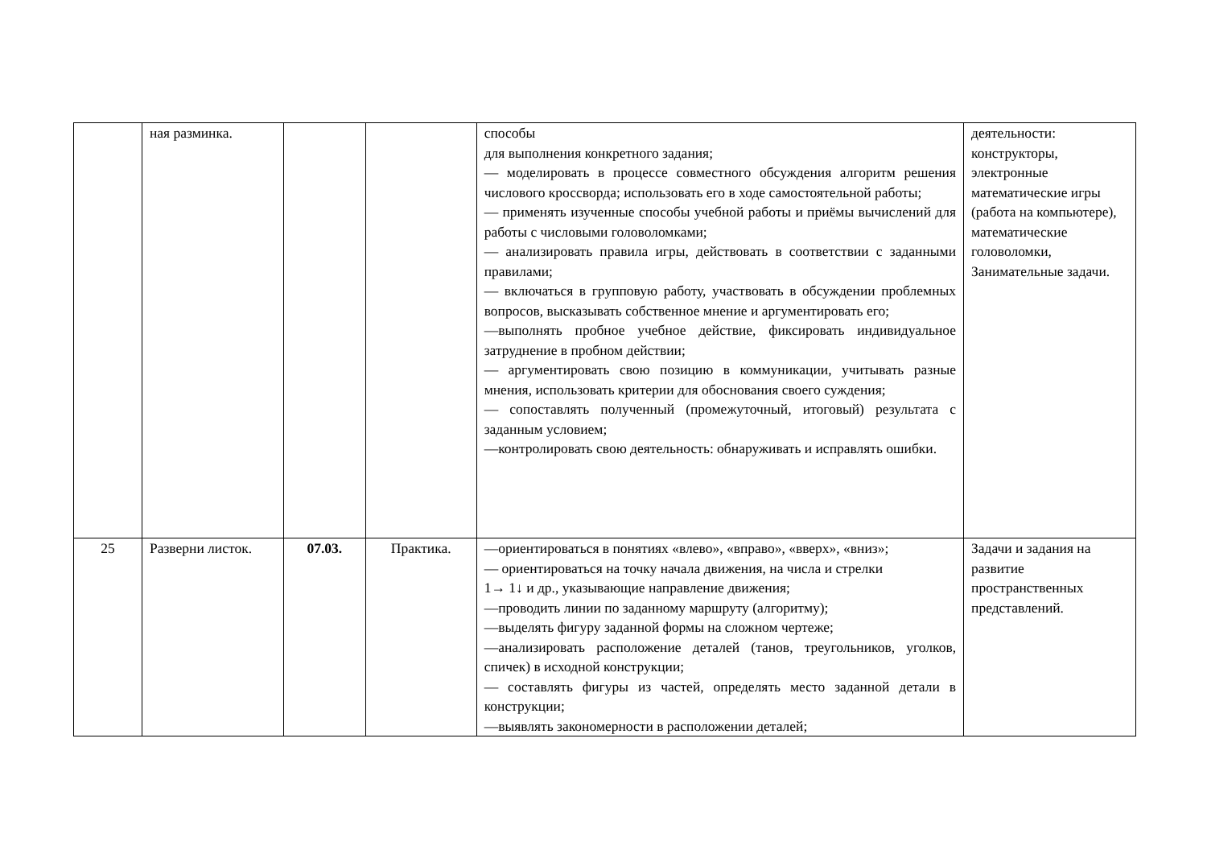| | ная разминка. | | | способы для выполнения конкретного задания; — моделировать в процессе совместного обсуждения алгоритм решения числового кроссворда; использовать его в ходе самостоятельной работы; — применять изученные способы учебной работы и приёмы вычислений для работы с числовыми головоломками; — анализировать правила игры, действовать в соответствии с заданными правилами; — включаться в групповую работу, участвовать в обсуждении проблемных вопросов, высказывать собственное мнение и аргументировать его; —выполнять пробное учебное действие, фиксировать индивидуальное затруднение в пробном действии; — аргументировать свою позицию в коммуникации, учитывать разные мнения, использовать критерии для обоснования своего суждения; — сопоставлять полученный (промежуточный, итоговый) результата с заданным условием; —контролировать свою деятельность: обнаруживать и исправлять ошибки. | деятельности: конструкторы, электронные математические игры (работа на компьютере), математические головоломки, Занимательные задачи. |
| 25 | Разверни листок. | 07.03. | Практика. | —ориентироваться в понятиях «влево», «вправо», «вверх», «вниз»; — ориентироваться на точку начала движения, на числа и стрелки 1→ 1↓ и др., указывающие направление движения; —проводить линии по заданному маршруту (алгоритму); —выделять фигуру заданной формы на сложном чертеже; —анализировать расположение деталей (танов, треугольников, уголков, спичек) в исходной конструкции; — составлять фигуры из частей, определять место заданной детали в конструкции; —выявлять закономерности в расположении деталей; | Задачи и задания на развитие пространственных представлений. |